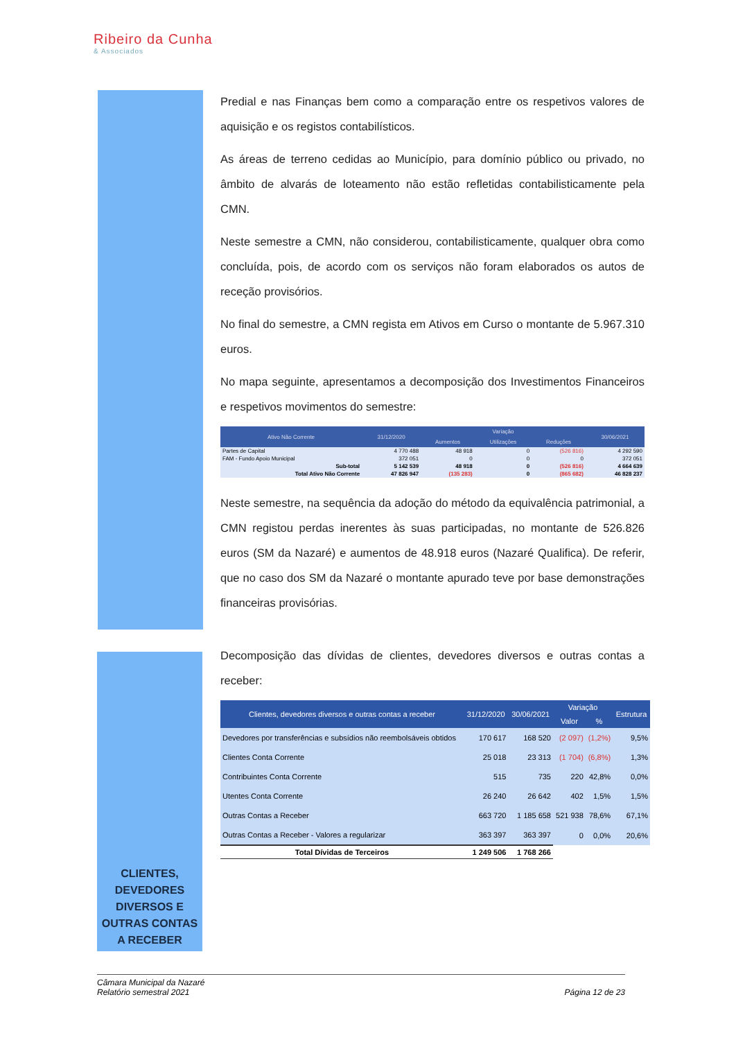Ribeiro da Cunha
& Associados
CLIENTES, DEVEDORES DIVERSOS E OUTRAS CONTAS A RECEBER
Predial e nas Finanças bem como a comparação entre os respetivos valores de aquisição e os registos contabilísticos.
As áreas de terreno cedidas ao Município, para domínio público ou privado, no âmbito de alvarás de loteamento não estão refletidas contabilisticamente pela CMN.
Neste semestre a CMN, não considerou, contabilisticamente, qualquer obra como concluída, pois, de acordo com os serviços não foram elaborados os autos de receção provisórios.
No final do semestre, a CMN regista em Ativos em Curso o montante de 5.967.310 euros.
No mapa seguinte, apresentamos a decomposição dos Investimentos Financeiros e respetivos movimentos do semestre:
| Ativo Não Corrente | 31/12/2020 | Variação | | | 30/06/2021 |
| --- | --- | --- | --- | --- | --- |
| | | Aumentos | Utilizações | Reduções | |
| Partes de Capital | 4 770 488 | 48 918 | 0 | (526 816) | 4 292 590 |
| FAM - Fundo Apoio Municipal | 372 051 | 0 | 0 | 0 | 372 051 |
| Sub-total | 5 142 539 | 48 918 | 0 | (526 816) | 4 664 639 |
| Total Ativo Não Corrente | 47 826 947 | (135 283) | 0 | (865 682) | 46 828 237 |
Neste semestre, na sequência da adoção do método da equivalência patrimonial, a CMN registou perdas inerentes às suas participadas, no montante de 526.826 euros (SM da Nazaré) e aumentos de 48.918 euros (Nazaré Qualifica). De referir, que no caso dos SM da Nazaré o montante apurado teve por base demonstrações financeiras provisórias.
Decomposição das dívidas de clientes, devedores diversos e outras contas a receber:
| Clientes, devedores diversos e outras contas a receber | 31/12/2020 | 30/06/2021 | Variação | | Estrutura |
| --- | --- | --- | --- | --- | --- |
| | | | Valor | % | |
| Devedores por transferências e subsídios não reembolsáveis obtidos | 170 617 | 168 520 | (2 097) | (1,2%) | 9,5% |
| Clientes Conta Corrente | 25 018 | 23 313 | (1 704) | (6,8%) | 1,3% |
| Contribuintes Conta Corrente | 515 | 735 | 220 | 42,8% | 0,0% |
| Utentes Conta Corrente | 26 240 | 26 642 | 402 | 1,5% | 1,5% |
| Outras Contas a Receber | 663 720 | 1 185 658 | 521 938 | 78,6% | 67,1% |
| Outras Contas a Receber - Valores a regularizar | 363 397 | 363 397 | 0 | 0,0% | 20,6% |
| Total Dívidas de Terceiros | 1 249 506 | 1 768 266 | | | |
Câmara Municipal da Nazaré
Relatório semestral 2021
Página 12 de 23